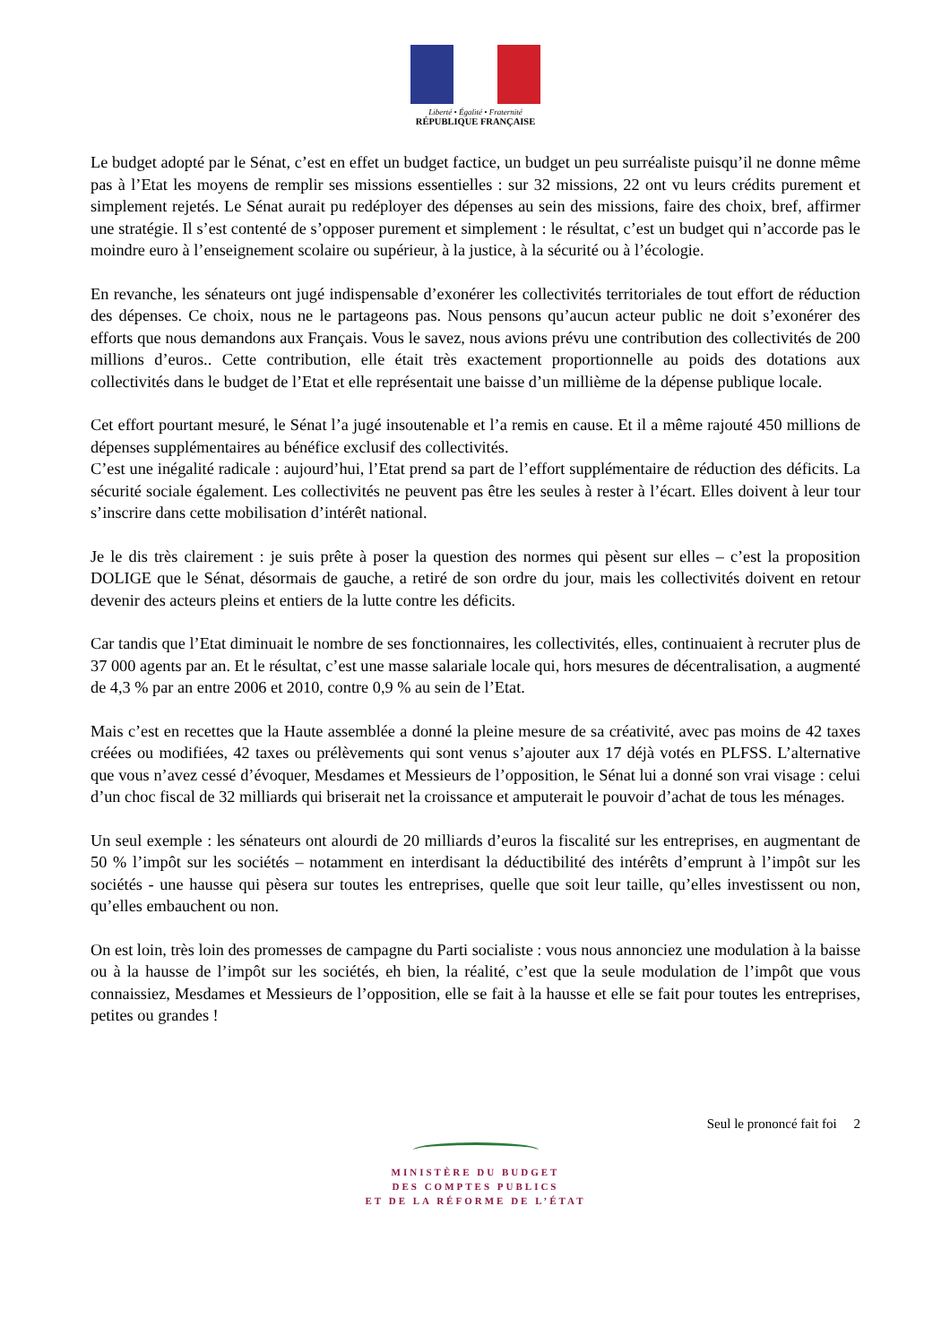Liberté • Égalité • Fraternité
RÉPUBLIQUE FRANÇAISE
Le budget adopté par le Sénat, c’est en effet un budget factice, un budget un peu surréaliste puisqu’il ne donne même pas à l’Etat les moyens de remplir ses missions essentielles : sur 32 missions, 22 ont vu leurs crédits purement et simplement rejetés. Le Sénat aurait pu redéployer des dépenses au sein des missions, faire des choix, bref, affirmer une stratégie. Il s’est contenté de s’opposer purement et simplement : le résultat, c’est un budget qui n’accorde pas le moindre euro à l’enseignement scolaire ou supérieur, à la justice, à la sécurité ou à l’écologie.
En revanche, les sénateurs ont jugé indispensable d’exonérer les collectivités territoriales de tout effort de réduction des dépenses. Ce choix, nous ne le partageons pas. Nous pensons qu’aucun acteur public ne doit s’exonérer des efforts que nous demandons aux Français. Vous le savez, nous avions prévu une contribution des collectivités de 200 millions d’euros.. Cette contribution, elle était très exactement proportionnelle au poids des dotations aux collectivités dans le budget de l’Etat et elle représentait une baisse d’un millième de la dépense publique locale.
Cet effort pourtant mesuré, le Sénat l’a jugé insoutenable et l’a remis en cause. Et il a même rajouté 450 millions de dépenses supplémentaires au bénéfice exclusif des collectivités.
C’est une inégalité radicale : aujourd’hui, l’Etat prend sa part de l’effort supplémentaire de réduction des déficits. La sécurité sociale également. Les collectivités ne peuvent pas être les seules à rester à l’écart. Elles doivent à leur tour s’inscrire dans cette mobilisation d’intérêt national.
Je le dis très clairement : je suis prête à poser la question des normes qui pèsent sur elles – c’est la proposition DOLIGE que le Sénat, désormais de gauche, a retiré de son ordre du jour, mais les collectivités doivent en retour devenir des acteurs pleins et entiers de la lutte contre les déficits.
Car tandis que l’Etat diminuait le nombre de ses fonctionnaires, les collectivités, elles, continuaient à recruter plus de 37 000 agents par an. Et le résultat, c’est une masse salariale locale qui, hors mesures de décentralisation, a augmenté de 4,3 % par an entre 2006 et 2010, contre 0,9 % au sein de l’Etat.
Mais c’est en recettes que la Haute assemblée a donné la pleine mesure de sa créativité, avec pas moins de 42 taxes créées ou modifiées, 42 taxes ou prélèvements qui sont venus s’ajouter aux 17 déjà votés en PLFSS. L’alternative que vous n’avez cessé d’évoquer, Mesdames et Messieurs de l’opposition, le Sénat lui a donné son vrai visage : celui d’un choc fiscal de 32 milliards qui briserait net la croissance et amputerait le pouvoir d’achat de tous les ménages.
Un seul exemple : les sénateurs ont alourdi de 20 milliards d’euros la fiscalité sur les entreprises, en augmentant de 50 % l’impôt sur les sociétés – notamment en interdisant la déductibilité des intérêts d’emprunt à l’impôt sur les sociétés - une hausse qui pèsera sur toutes les entreprises, quelle que soit leur taille, qu’elles investissent ou non, qu’elles embauchent ou non.
On est loin, très loin des promesses de campagne du Parti socialiste : vous nous annonciez une modulation à la baisse ou à la hausse de l’impôt sur les sociétés, eh bien, la réalité, c’est que la seule modulation de l’impôt que vous connaissiez, Mesdames et Messieurs de l’opposition, elle se fait à la hausse et elle se fait pour toutes les entreprises, petites ou grandes !
Seul le prononcé fait foi 2
MINISTÈRE DU BUDGET
DES COMPTES PUBLICS
ET DE LA RÉFORME DE L’ÉTAT